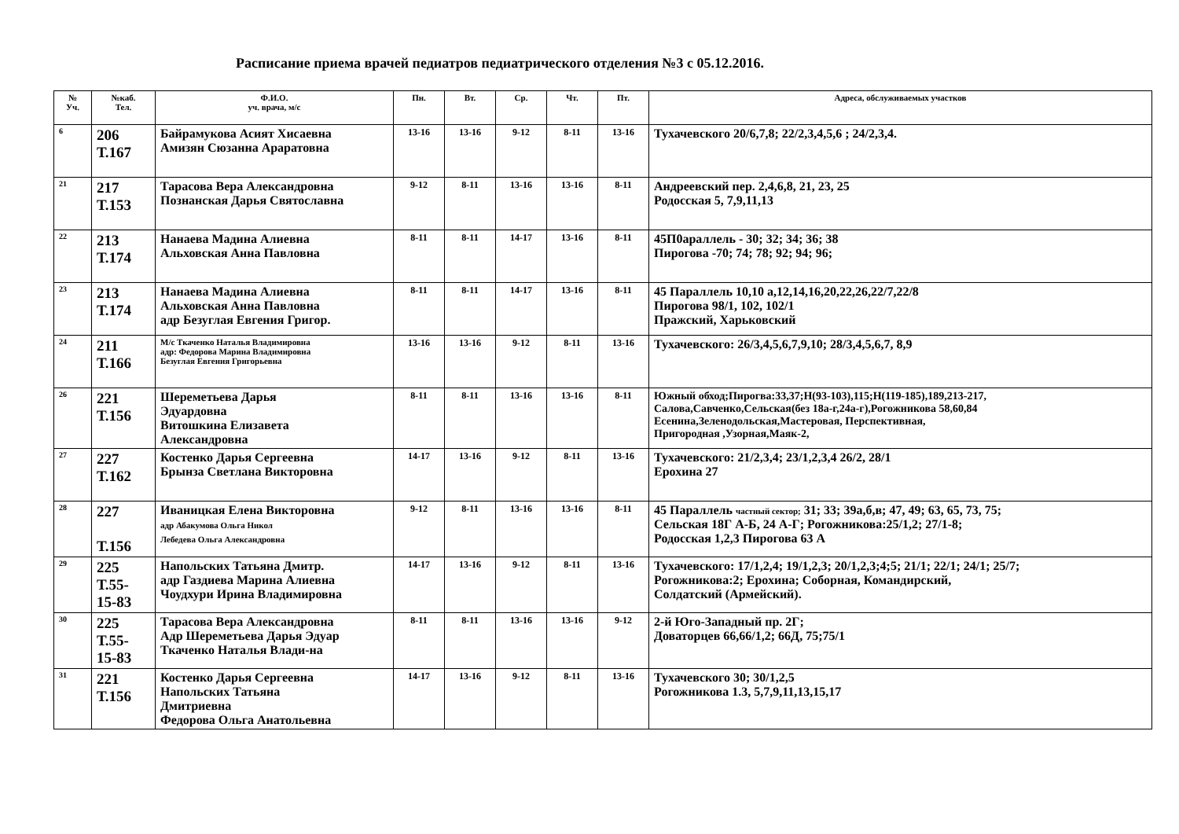Расписание приема врачей педиатров педиатрического отделения №3 с 05.12.2016.
| № Уч. | №каб. Тел. | Ф.И.О. уч. врача, м/с | Пн. | Вт. | Ср. | Чт. | Пт. | Адреса, обслуживаемых участков |
| --- | --- | --- | --- | --- | --- | --- | --- | --- |
| 6 | 206 Т.167 | Байрамукова Асият Хисаевна Амизян Сюзанна Араратовна | 13-16 | 13-16 | 9-12 | 8-11 | 13-16 | Тухачевского 20/6,7,8; 22/2,3,4,5,6 ; 24/2,3,4. |
| 21 | 217 Т.153 | Тарасова Вера Александровна Познанская Дарья Святославна | 9-12 | 8-11 | 13-16 | 13-16 | 8-11 | Андреевский пер. 2,4,6,8, 21, 23, 25 Родосская 5, 7,9,11,13 |
| 22 | 213 Т.174 | Нанаева Мадина Алиевна Альховская Анна Павловна | 8-11 | 8-11 | 14-17 | 13-16 | 8-11 | 45П0араллель - 30; 32; 34; 36; 38 Пирогова -70; 74; 78; 92; 94; 96; |
| 23 | 213 Т.174 | Нанаева Мадина Алиевна Альховская Анна Павловна адр Безуглая Евгения Григор. | 8-11 | 8-11 | 14-17 | 13-16 | 8-11 | 45 Параллель 10,10 а,12,14,16,20,22,26,22/7,22/8 Пирогова 98/1, 102, 102/1 Пражский, Харьковский |
| 24 | 211 Т.166 | М/с Ткаченко Наталья Владимировна адр: Федорова Марина Владимировна Безуглая Евгения Григорьевна | 13-16 | 13-16 | 9-12 | 8-11 | 13-16 | Тухачевского: 26/3,4,5,6,7,9,10; 28/3,4,5,6,7, 8,9 |
| 26 | 221 Т.156 | Шереметьева Дарья Эдуардовна Витошкина Елизавета Александровна | 8-11 | 8-11 | 13-16 | 13-16 | 8-11 | Южный обход;Пирогва:33,37;Н(93-103),115;Н(119-185),189,213-217, Салова,Савченко,Сельская(без 18а-г,24а-г),Рогожникова 58,60,84 Есенина,Зеленодольская,Мастеровая, Перспективная, Пригородная ,Узорная,Маяк-2, |
| 27 | 227 Т.162 | Костенко Дарья Сергеевна Брынза Светлана Викторовна | 14-17 | 13-16 | 9-12 | 8-11 | 13-16 | Тухачевского: 21/2,3,4; 23/1,2,3,4 26/2, 28/1 Ерохина 27 |
| 28 | 227 Т.156 | Иваницкая Елена Викторовна адр Абакумова Ольга Никол Лебедева Ольга Александровна | 9-12 | 8-11 | 13-16 | 13-16 | 8-11 | 45 Параллель частный сектор; 31; 33; 39а,б,в; 47, 49; 63, 65, 73, 75; Сельская 18Г А-Б, 24 А-Г; Рогожникова:25/1,2; 27/1-8; Родосская 1,2,3 Пирогова 63 А |
| 29 | 225 Т.55- 15-83 | Напольских Татьяна Дмитр. адр Газдиева Марина Алиевна Чоудхури Ирина Владимировна | 14-17 | 13-16 | 9-12 | 8-11 | 13-16 | Тухачевского: 17/1,2,4; 19/1,2,3; 20/1,2,3;4;5; 21/1; 22/1; 24/1; 25/7; Рогожникова:2; Ерохина; Соборная, Командирский, Солдатский (Армейский). |
| 30 | 225 Т.55- 15-83 | Тарасова Вера Александровна Адр Шереметьева Дарья Эдуар Ткаченко Наталья Влади-на | 8-11 | 8-11 | 13-16 | 13-16 | 9-12 | 2-й Юго-Западный пр. 2Г; Доваторцев 66,66/1,2; 66Д, 75;75/1 |
| 31 | 221 Т.156 | Костенко Дарья Сергеевна Напольских Татьяна Дмитриевна Федорова Ольга Анатольевна | 14-17 | 13-16 | 9-12 | 8-11 | 13-16 | Тухачевского 30; 30/1,2,5 Рогожникова 1.3, 5,7,9,11,13,15,17 |